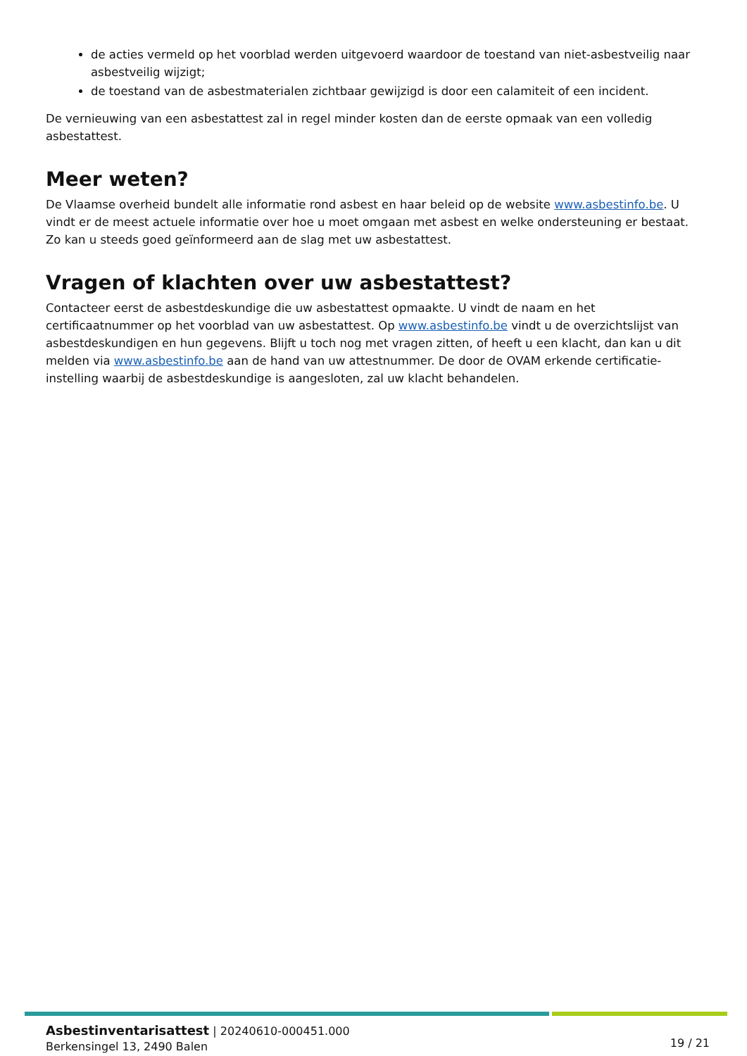de acties vermeld op het voorblad werden uitgevoerd waardoor de toestand van niet-asbestveilig naar asbestveilig wijzigt;
de toestand van de asbestmaterialen zichtbaar gewijzigd is door een calamiteit of een incident.
De vernieuwing van een asbestattest zal in regel minder kosten dan de eerste opmaak van een volledig asbestattest.
Meer weten?
De Vlaamse overheid bundelt alle informatie rond asbest en haar beleid op de website www.asbestinfo.be. U vindt er de meest actuele informatie over hoe u moet omgaan met asbest en welke ondersteuning er bestaat. Zo kan u steeds goed geïnformeerd aan de slag met uw asbestattest.
Vragen of klachten over uw asbestattest?
Contacteer eerst de asbestdeskundige die uw asbestattest opmaakte. U vindt de naam en het certificaatnummer op het voorblad van uw asbestattest. Op www.asbestinfo.be vindt u de overzichtslijst van asbestdeskundigen en hun gegevens. Blijft u toch nog met vragen zitten, of heeft u een klacht, dan kan u dit melden via www.asbestinfo.be aan de hand van uw attestnummer. De door de OVAM erkende certificatie-instelling waarbij de asbestdeskundige is aangesloten, zal uw klacht behandelen.
Asbestinventarisattest | 20240610-000451.000
Berkensingel 13, 2490 Balen
19 / 21